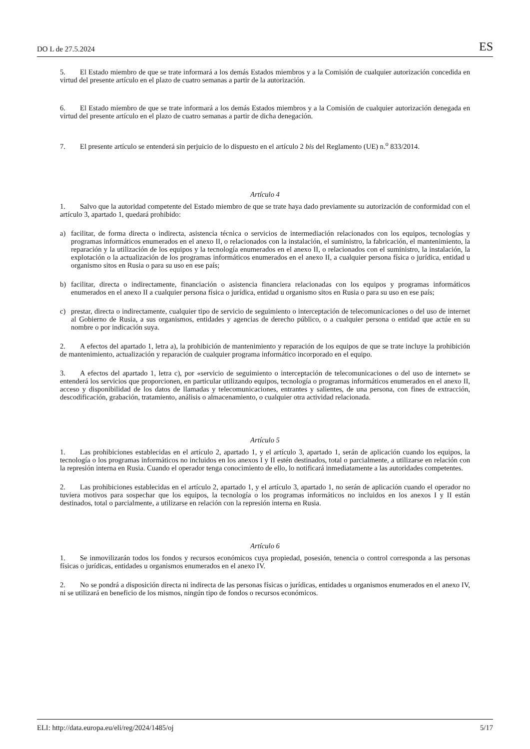DO L de 27.5.2024 ES
5. El Estado miembro de que se trate informará a los demás Estados miembros y a la Comisión de cualquier autorización concedida en virtud del presente artículo en el plazo de cuatro semanas a partir de la autorización.
6. El Estado miembro de que se trate informará a los demás Estados miembros y a la Comisión de cualquier autorización denegada en virtud del presente artículo en el plazo de cuatro semanas a partir de dicha denegación.
7. El presente artículo se entenderá sin perjuicio de lo dispuesto en el artículo 2 bis del Reglamento (UE) n.<sup>o</sup> 833/2014.
Artículo 4
1. Salvo que la autoridad competente del Estado miembro de que se trate haya dado previamente su autorización de conformidad con el artículo 3, apartado 1, quedará prohibido:
a) facilitar, de forma directa o indirecta, asistencia técnica o servicios de intermediación relacionados con los equipos, tecnologías y programas informáticos enumerados en el anexo II, o relacionados con la instalación, el suministro, la fabricación, el mantenimiento, la reparación y la utilización de los equipos y la tecnología enumerados en el anexo II, o relacionados con el suministro, la instalación, la explotación o la actualización de los programas informáticos enumerados en el anexo II, a cualquier persona física o jurídica, entidad u organismo sitos en Rusia o para su uso en ese país;
b) facilitar, directa o indirectamente, financiación o asistencia financiera relacionadas con los equipos y programas informáticos enumerados en el anexo II a cualquier persona física o jurídica, entidad u organismo sitos en Rusia o para su uso en ese país;
c) prestar, directa o indirectamente, cualquier tipo de servicio de seguimiento o interceptación de telecomunicaciones o del uso de internet al Gobierno de Rusia, a sus organismos, entidades y agencias de derecho público, o a cualquier persona o entidad que actúe en su nombre o por indicación suya.
2. A efectos del apartado 1, letra a), la prohibición de mantenimiento y reparación de los equipos de que se trate incluye la prohibición de mantenimiento, actualización y reparación de cualquier programa informático incorporado en el equipo.
3. A efectos del apartado 1, letra c), por «servicio de seguimiento o interceptación de telecomunicaciones o del uso de internet» se entenderá los servicios que proporcionen, en particular utilizando equipos, tecnología o programas informáticos enumerados en el anexo II, acceso y disponibilidad de los datos de llamadas y telecomunicaciones, entrantes y salientes, de una persona, con fines de extracción, descodificación, grabación, tratamiento, análisis o almacenamiento, o cualquier otra actividad relacionada.
Artículo 5
1. Las prohibiciones establecidas en el artículo 2, apartado 1, y el artículo 3, apartado 1, serán de aplicación cuando los equipos, la tecnología o los programas informáticos no incluidos en los anexos I y II estén destinados, total o parcialmente, a utilizarse en relación con la represión interna en Rusia. Cuando el operador tenga conocimiento de ello, lo notificará inmediatamente a las autoridades competentes.
2. Las prohibiciones establecidas en el artículo 2, apartado 1, y el artículo 3, apartado 1, no serán de aplicación cuando el operador no tuviera motivos para sospechar que los equipos, la tecnología o los programas informáticos no incluidos en los anexos I y II están destinados, total o parcialmente, a utilizarse en relación con la represión interna en Rusia.
Artículo 6
1. Se inmovilizarán todos los fondos y recursos económicos cuya propiedad, posesión, tenencia o control corresponda a las personas físicas o jurídicas, entidades u organismos enumerados en el anexo IV.
2. No se pondrá a disposición directa ni indirecta de las personas físicas o jurídicas, entidades u organismos enumerados en el anexo IV, ni se utilizará en beneficio de los mismos, ningún tipo de fondos o recursos económicos.
ELI: http://data.europa.eu/eli/reg/2024/1485/oj 5/17